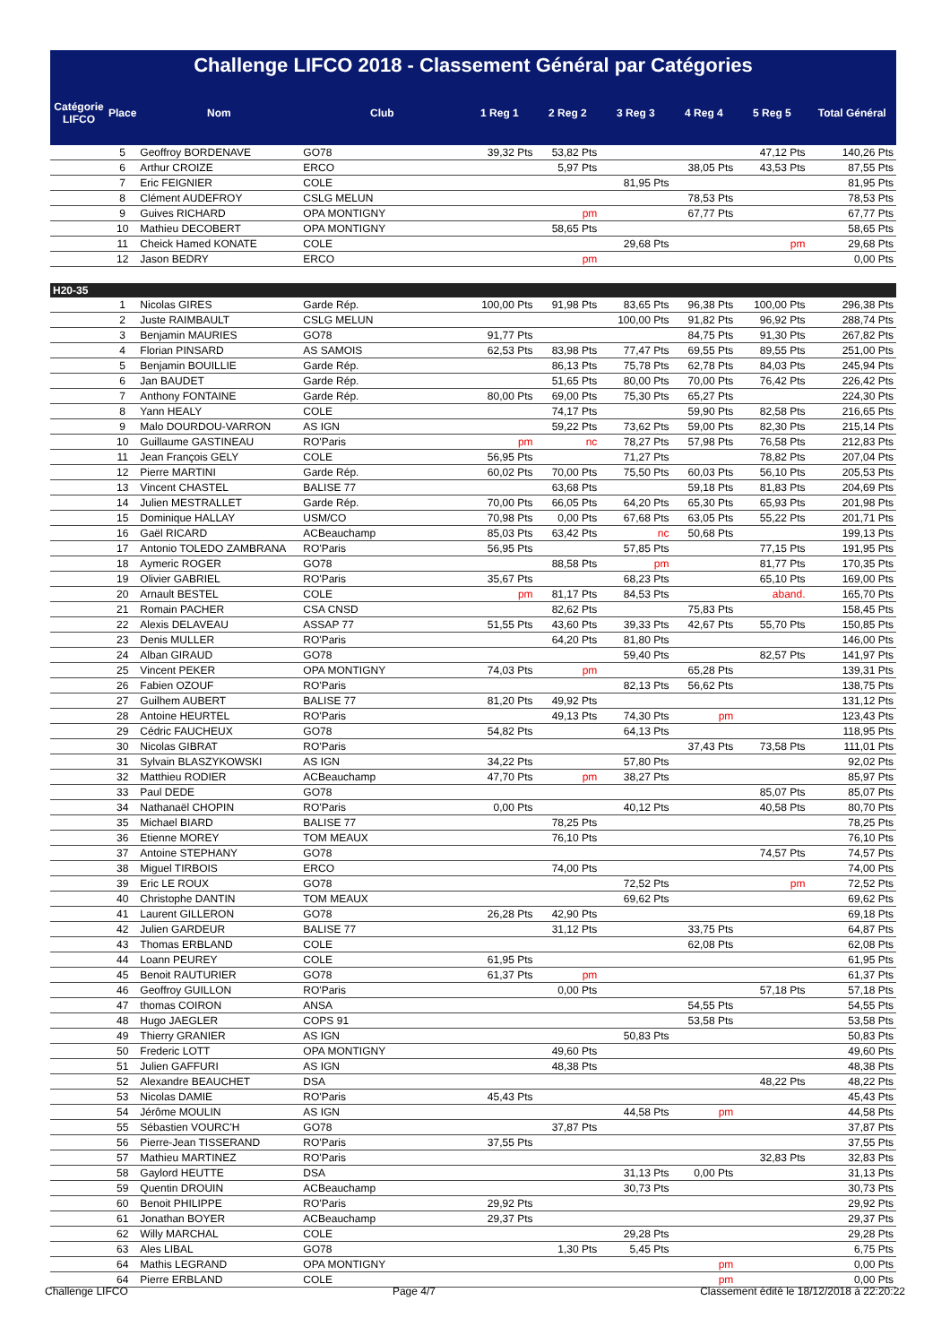Challenge LIFCO 2018 - Classement Général par Catégories
| Catégorie LIFCO | Place | Nom | Club | 1 Reg 1 | 2 Reg 2 | 3 Reg 3 | 4 Reg 4 | 5 Reg 5 | Total Général |
| --- | --- | --- | --- | --- | --- | --- | --- | --- | --- |
| | 5 | Geoffroy BORDENAVE | GO78 | 39,32 Pts | 53,82 Pts | | | 47,12 Pts | 140,26 Pts |
| | 6 | Arthur CROIZE | ERCO | | 5,97 Pts | | 38,05 Pts | 43,53 Pts | 87,55 Pts |
| | 7 | Eric FEIGNIER | COLE | | | 81,95 Pts | | | 81,95 Pts |
| | 8 | Clément AUDEFROY | CSLG MELUN | | | | 78,53 Pts | | 78,53 Pts |
| | 9 | Guives RICHARD | OPA MONTIGNY | | pm | | 67,77 Pts | | 67,77 Pts |
| | 10 | Mathieu DECOBERT | OPA MONTIGNY | | 58,65 Pts | | | | 58,65 Pts |
| | 11 | Cheick Hamed KONATE | COLE | | | 29,68 Pts | | pm | 29,68 Pts |
| | 12 | Jason BEDRY | ERCO | | pm | | | | 0,00 Pts |
| H20-35 | | | | | | | | | |
| | 1 | Nicolas GIRES | Garde Rép. | 100,00 Pts | 91,98 Pts | 83,65 Pts | 96,38 Pts | 100,00 Pts | 296,38 Pts |
| | 2 | Juste RAIMBAULT | CSLG MELUN | | | 100,00 Pts | 91,82 Pts | 96,92 Pts | 288,74 Pts |
| | 3 | Benjamin MAURIES | GO78 | 91,77 Pts | | | 84,75 Pts | 91,30 Pts | 267,82 Pts |
| | 4 | Florian PINSARD | AS SAMOIS | 62,53 Pts | 83,98 Pts | 77,47 Pts | 69,55 Pts | 89,55 Pts | 251,00 Pts |
| | 5 | Benjamin BOUILLIE | Garde Rép. | | 86,13 Pts | 75,78 Pts | 62,78 Pts | 84,03 Pts | 245,94 Pts |
| | 6 | Jan BAUDET | Garde Rép. | | 51,65 Pts | 80,00 Pts | 70,00 Pts | 76,42 Pts | 226,42 Pts |
| | 7 | Anthony FONTAINE | Garde Rép. | 80,00 Pts | 69,00 Pts | 75,30 Pts | 65,27 Pts | | 224,30 Pts |
| | 8 | Yann HEALY | COLE | | 74,17 Pts | | 59,90 Pts | 82,58 Pts | 216,65 Pts |
| | 9 | Malo DOURDOU-VARRON | AS IGN | | 59,22 Pts | 73,62 Pts | 59,00 Pts | 82,30 Pts | 215,14 Pts |
| | 10 | Guillaume GASTINEAU | RO'Paris | pm | nc | 78,27 Pts | 57,98 Pts | 76,58 Pts | 212,83 Pts |
| | 11 | Jean François GELY | COLE | 56,95 Pts | | 71,27 Pts | | 78,82 Pts | 207,04 Pts |
| | 12 | Pierre MARTINI | Garde Rép. | 60,02 Pts | 70,00 Pts | 75,50 Pts | 60,03 Pts | 56,10 Pts | 205,53 Pts |
| | 13 | Vincent CHASTEL | BALISE 77 | | 63,68 Pts | | 59,18 Pts | 81,83 Pts | 204,69 Pts |
| | 14 | Julien MESTRALLET | Garde Rép. | 70,00 Pts | 66,05 Pts | 64,20 Pts | 65,30 Pts | 65,93 Pts | 201,98 Pts |
| | 15 | Dominique HALLAY | USM/CO | 70,98 Pts | 0,00 Pts | 67,68 Pts | 63,05 Pts | 55,22 Pts | 201,71 Pts |
| | 16 | Gaël RICARD | ACBeauchamp | 85,03 Pts | 63,42 Pts | nc | 50,68 Pts | | 199,13 Pts |
| | 17 | Antonio TOLEDO ZAMBRANA | RO'Paris | 56,95 Pts | | 57,85 Pts | | 77,15 Pts | 191,95 Pts |
| | 18 | Aymeric ROGER | GO78 | | 88,58 Pts | pm | | 81,77 Pts | 170,35 Pts |
| | 19 | Olivier GABRIEL | RO'Paris | 35,67 Pts | | 68,23 Pts | | 65,10 Pts | 169,00 Pts |
| | 20 | Arnault BESTEL | COLE | pm | 81,17 Pts | 84,53 Pts | | aband. | 165,70 Pts |
| | 21 | Romain PACHER | CSA CNSD | | 82,62 Pts | | 75,83 Pts | | 158,45 Pts |
| | 22 | Alexis DELAVEAU | ASSAP 77 | 51,55 Pts | 43,60 Pts | 39,33 Pts | 42,67 Pts | 55,70 Pts | 150,85 Pts |
| | 23 | Denis MULLER | RO'Paris | | 64,20 Pts | 81,80 Pts | | | 146,00 Pts |
| | 24 | Alban GIRAUD | GO78 | | | 59,40 Pts | | 82,57 Pts | 141,97 Pts |
| | 25 | Vincent PEKER | OPA MONTIGNY | 74,03 Pts | pm | | 65,28 Pts | | 139,31 Pts |
| | 26 | Fabien OZOUF | RO'Paris | | | 82,13 Pts | 56,62 Pts | | 138,75 Pts |
| | 27 | Guilhem AUBERT | BALISE 77 | 81,20 Pts | 49,92 Pts | | | | 131,12 Pts |
| | 28 | Antoine HEURTEL | RO'Paris | | 49,13 Pts | 74,30 Pts | pm | | 123,43 Pts |
| | 29 | Cédric FAUCHEUX | GO78 | 54,82 Pts | | 64,13 Pts | | | 118,95 Pts |
| | 30 | Nicolas GIBRAT | RO'Paris | | | | 37,43 Pts | 73,58 Pts | 111,01 Pts |
| | 31 | Sylvain BLASZYKOWSKI | AS IGN | 34,22 Pts | | 57,80 Pts | | | 92,02 Pts |
| | 32 | Matthieu RODIER | ACBeauchamp | 47,70 Pts | pm | 38,27 Pts | | | 85,97 Pts |
| | 33 | Paul DEDE | GO78 | | | | | 85,07 Pts | 85,07 Pts |
| | 34 | Nathanaël CHOPIN | RO'Paris | 0,00 Pts | | 40,12 Pts | | 40,58 Pts | 80,70 Pts |
| | 35 | Michael BIARD | BALISE 77 | | 78,25 Pts | | | | 78,25 Pts |
| | 36 | Etienne MOREY | TOM MEAUX | | 76,10 Pts | | | | 76,10 Pts |
| | 37 | Antoine STEPHANY | GO78 | | | | | 74,57 Pts | 74,57 Pts |
| | 38 | Miguel TIRBOIS | ERCO | | 74,00 Pts | | | | 74,00 Pts |
| | 39 | Eric LE ROUX | GO78 | | | 72,52 Pts | | pm | 72,52 Pts |
| | 40 | Christophe DANTIN | TOM MEAUX | | | 69,62 Pts | | | 69,62 Pts |
| | 41 | Laurent GILLERON | GO78 | 26,28 Pts | 42,90 Pts | | | | 69,18 Pts |
| | 42 | Julien GARDEUR | BALISE 77 | | 31,12 Pts | | 33,75 Pts | | 64,87 Pts |
| | 43 | Thomas ERBLAND | COLE | | | | 62,08 Pts | | 62,08 Pts |
| | 44 | Loann PEUREY | COLE | 61,95 Pts | | | | | 61,95 Pts |
| | 45 | Benoit RAUTURIER | GO78 | 61,37 Pts | pm | | | | 61,37 Pts |
| | 46 | Geoffroy GUILLON | RO'Paris | | 0,00 Pts | | | 57,18 Pts | 57,18 Pts |
| | 47 | thomas COIRON | ANSA | | | | 54,55 Pts | | 54,55 Pts |
| | 48 | Hugo JAEGLER | COPS 91 | | | | 53,58 Pts | | 53,58 Pts |
| | 49 | Thierry GRANIER | AS IGN | | | 50,83 Pts | | | 50,83 Pts |
| | 50 | Frederic LOTT | OPA MONTIGNY | | 49,60 Pts | | | | 49,60 Pts |
| | 51 | Julien GAFFURI | AS IGN | | 48,38 Pts | | | | 48,38 Pts |
| | 52 | Alexandre BEAUCHET | DSA | | | | | 48,22 Pts | 48,22 Pts |
| | 53 | Nicolas DAMIE | RO'Paris | 45,43 Pts | | | | | 45,43 Pts |
| | 54 | Jérôme MOULIN | AS IGN | | | 44,58 Pts | pm | | 44,58 Pts |
| | 55 | Sébastien VOURC'H | GO78 | | 37,87 Pts | | | | 37,87 Pts |
| | 56 | Pierre-Jean TISSERAND | RO'Paris | 37,55 Pts | | | | | 37,55 Pts |
| | 57 | Mathieu MARTINEZ | RO'Paris | | | | | 32,83 Pts | 32,83 Pts |
| | 58 | Gaylord HEUTTE | DSA | | | 31,13 Pts | 0,00 Pts | | 31,13 Pts |
| | 59 | Quentin DROUIN | ACBeauchamp | | | 30,73 Pts | | | 30,73 Pts |
| | 60 | Benoit PHILIPPE | RO'Paris | 29,92 Pts | | | | | 29,92 Pts |
| | 61 | Jonathan BOYER | ACBeauchamp | 29,37 Pts | | | | | 29,37 Pts |
| | 62 | Willy MARCHAL | COLE | | | 29,28 Pts | | | 29,28 Pts |
| | 63 | Ales LIBAL | GO78 | | 1,30 Pts | 5,45 Pts | | | 6,75 Pts |
| | 64 | Mathis LEGRAND | OPA MONTIGNY | | | | pm | | 0,00 Pts |
| | 64 | Pierre ERBLAND | COLE | | | | pm | | 0,00 Pts |
Challenge LIFCO Page 4/7 Classement édité le 18/12/2018 à 22:20:22